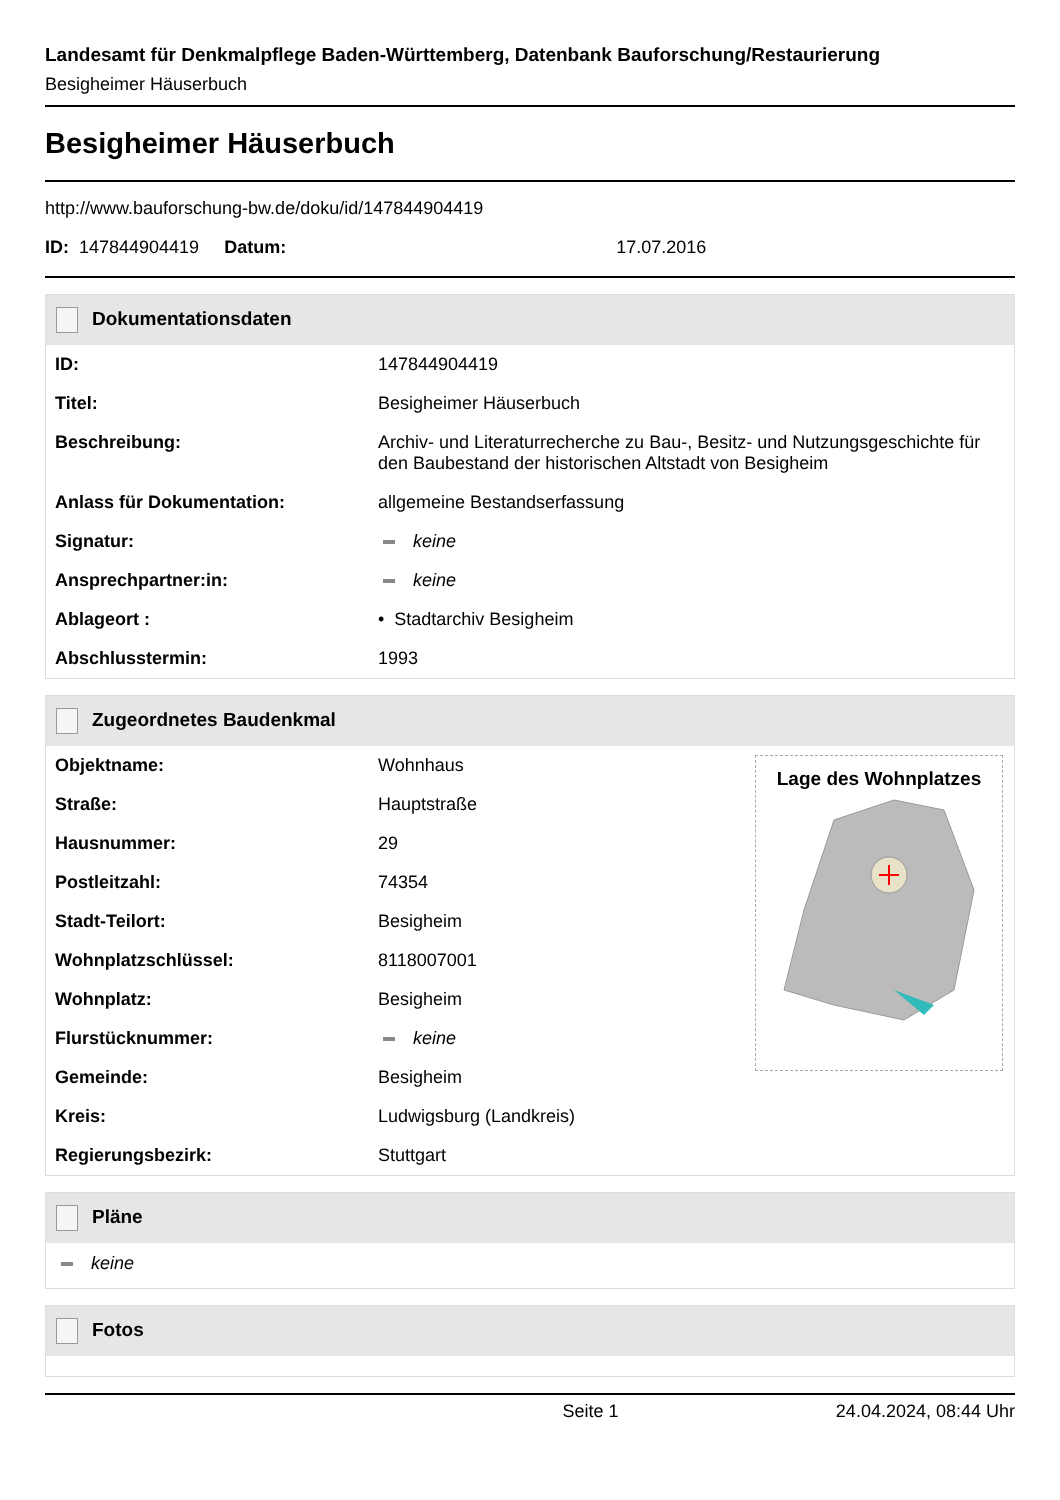Landesamt für Denkmalpflege Baden-Württemberg, Datenbank Bauforschung/Restaurierung
Besigheimer Häuserbuch
Besigheimer Häuserbuch
http://www.bauforschung-bw.de/doku/id/147844904419
ID: 147844904419 Datum: 17.07.2016
Dokumentationsdaten
| ID: | 147844904419 |
| Titel: | Besigheimer Häuserbuch |
| Beschreibung: | Archiv- und Literaturrecherche zu Bau-, Besitz- und Nutzungsgeschichte für den Baubestand der historischen Altstadt von Besigheim |
| Anlass für Dokumentation: | allgemeine Bestandserfassung |
| Signatur: | keine |
| Ansprechpartner:in: | keine |
| Ablageort : | • Stadtarchiv Besigheim |
| Abschlusstermin: | 1993 |
Zugeordnetes Baudenkmal
| Objektname: | Wohnhaus | Lage des Wohnplatzes |
| Straße: | Hauptstraße | |
| Hausnummer: | 29 | |
| Postleitzahl: | 74354 | |
| Stadt-Teilort: | Besigheim | |
| Wohnplatzschlüssel: | 8118007001 | |
| Wohnplatz: | Besigheim | |
| Flurstücknummer: | keine | |
| Gemeinde: | Besigheim | |
| Kreis: | Ludwigsburg (Landkreis) | |
| Regierungsbezirk: | Stuttgart | |
Pläne
keine
Fotos
Seite 1 24.04.2024, 08:44 Uhr